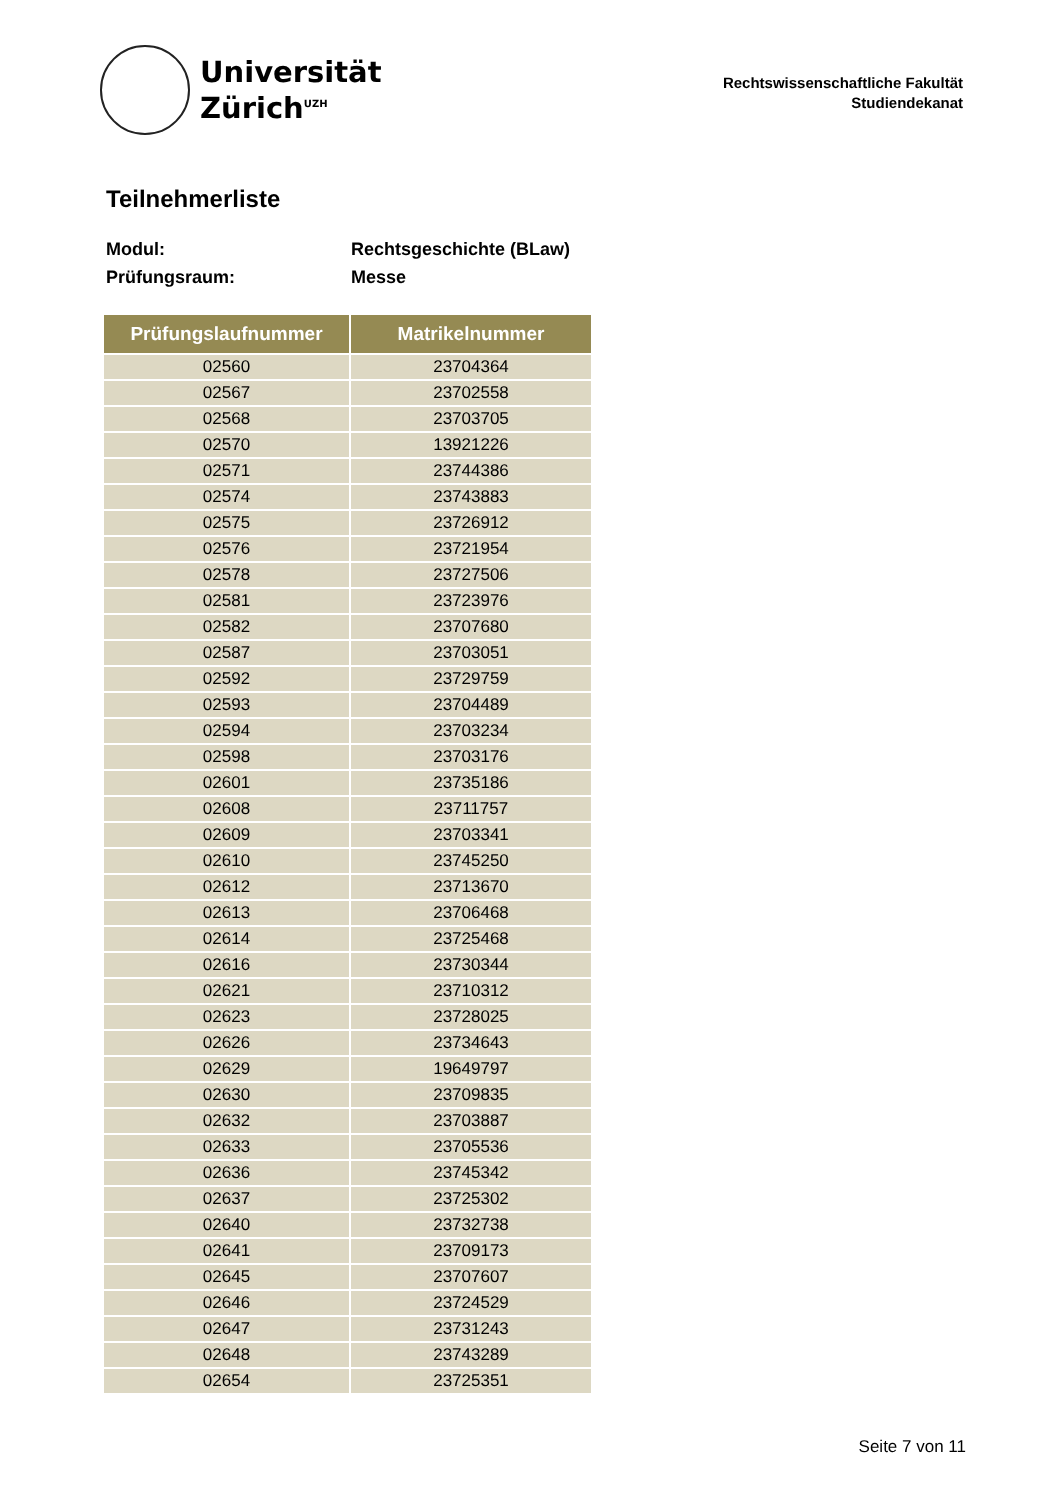Universität
Zürich<sup>UZH</sup>
Rechtswissenschaftliche Fakultät
Studiendekanat
Teilnehmerliste
Modul: Rechtsgeschichte (BLaw)
Prüfungsraum: Messe
| Prüfungslaufnummer | Matrikelnummer |
| --- | --- |
| 02560 | 23704364 |
| 02567 | 23702558 |
| 02568 | 23703705 |
| 02570 | 13921226 |
| 02571 | 23744386 |
| 02574 | 23743883 |
| 02575 | 23726912 |
| 02576 | 23721954 |
| 02578 | 23727506 |
| 02581 | 23723976 |
| 02582 | 23707680 |
| 02587 | 23703051 |
| 02592 | 23729759 |
| 02593 | 23704489 |
| 02594 | 23703234 |
| 02598 | 23703176 |
| 02601 | 23735186 |
| 02608 | 23711757 |
| 02609 | 23703341 |
| 02610 | 23745250 |
| 02612 | 23713670 |
| 02613 | 23706468 |
| 02614 | 23725468 |
| 02616 | 23730344 |
| 02621 | 23710312 |
| 02623 | 23728025 |
| 02626 | 23734643 |
| 02629 | 19649797 |
| 02630 | 23709835 |
| 02632 | 23703887 |
| 02633 | 23705536 |
| 02636 | 23745342 |
| 02637 | 23725302 |
| 02640 | 23732738 |
| 02641 | 23709173 |
| 02645 | 23707607 |
| 02646 | 23724529 |
| 02647 | 23731243 |
| 02648 | 23743289 |
| 02654 | 23725351 |
Seite 7 von 11